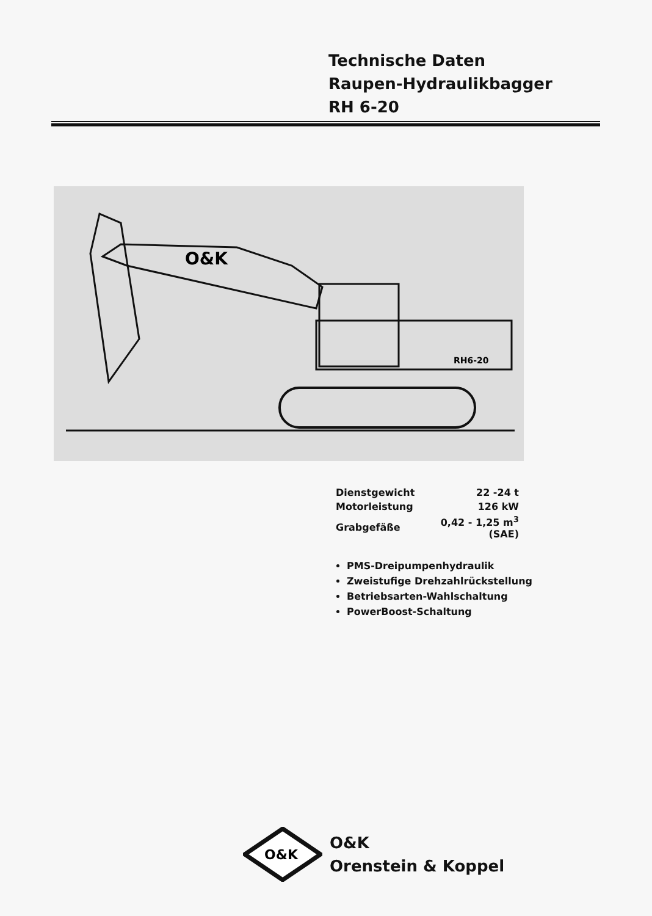Technische Daten
Raupen-Hydraulikbagger
RH 6-20
O&K
RH6-20
| Dienstgewicht | 22 -24 t |
| Motorleistung | 126 kW |
| Grabgefäße | 0,42 - 1,25 m<sup>3</sup> (SAE) |
PMS-Dreipumpenhydraulik
Zweistufige Drehzahlrückstellung
Betriebsarten-Wahlschaltung
PowerBoost-Schaltung
O&K
O&K
Orenstein & Koppel